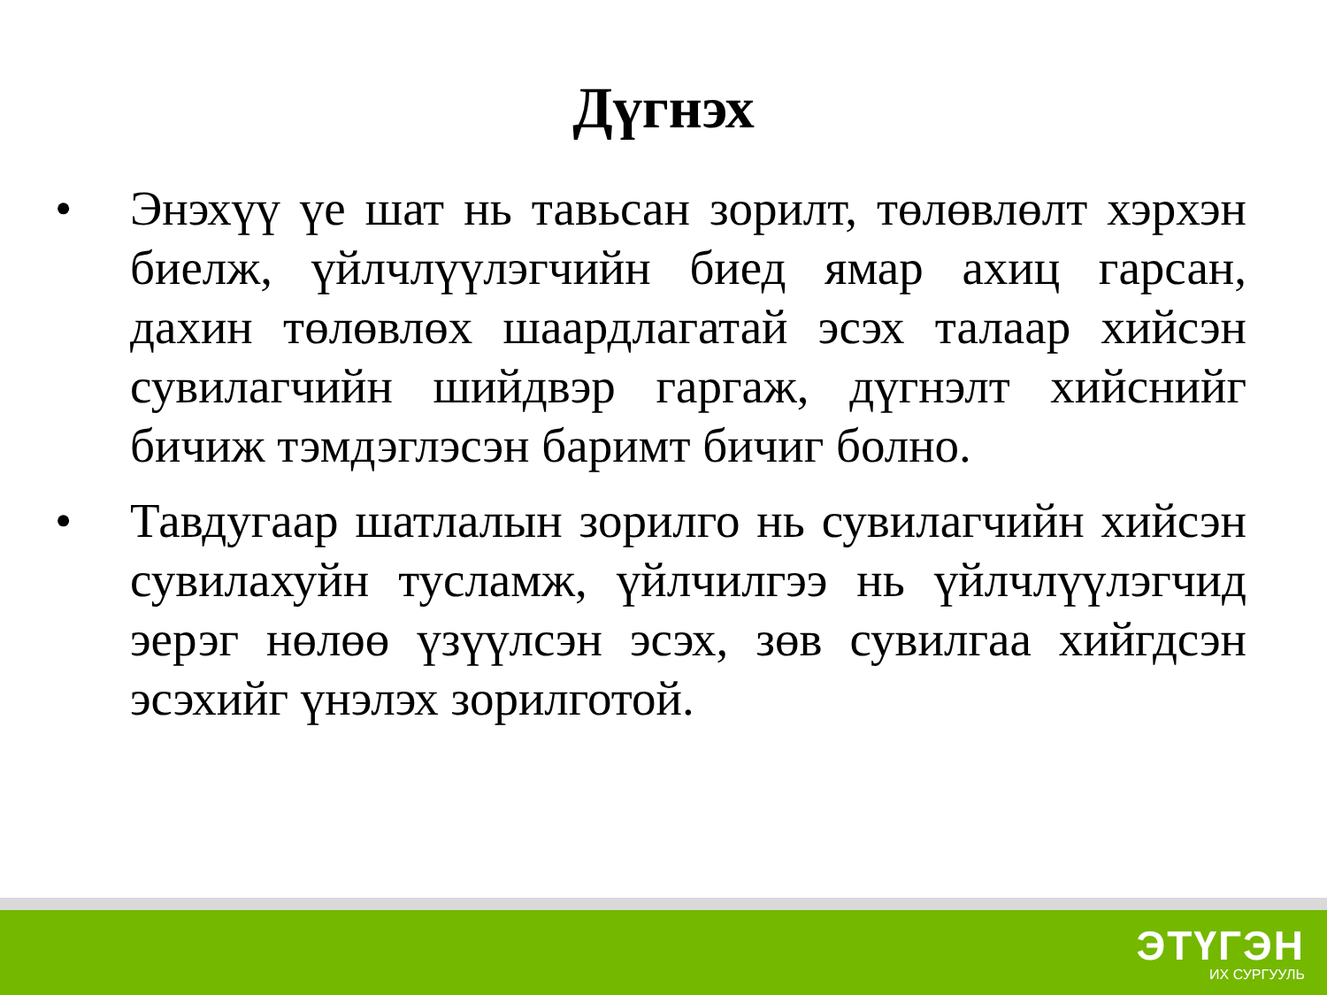Дүгнэх
• Энэхүү үе шат нь тавьсан зорилт, төлөвлөлт хэрхэн биелж, үйлчлүүлэгчийн биед ямар ахиц гарсан, дахин төлөвлөх шаардлагатай эсэх талаар хийсэн сувилагчийн шийдвэр гаргаж, дүгнэлт хийснийг бичиж тэмдэглэсэн баримт бичиг болно.
• Тавдугаар шатлалын зорилго нь сувилагчийн хийсэн сувилахуйн тусламж, үйлчилгээ нь үйлчлүүлэгчид эерэг нөлөө үзүүлсэн эсэх, зөв сувилгаа хийгдсэн эсэхийг үнэлэх зорилготой.
ЭТҮГЭН
ИХ СУРГУУЛЬ